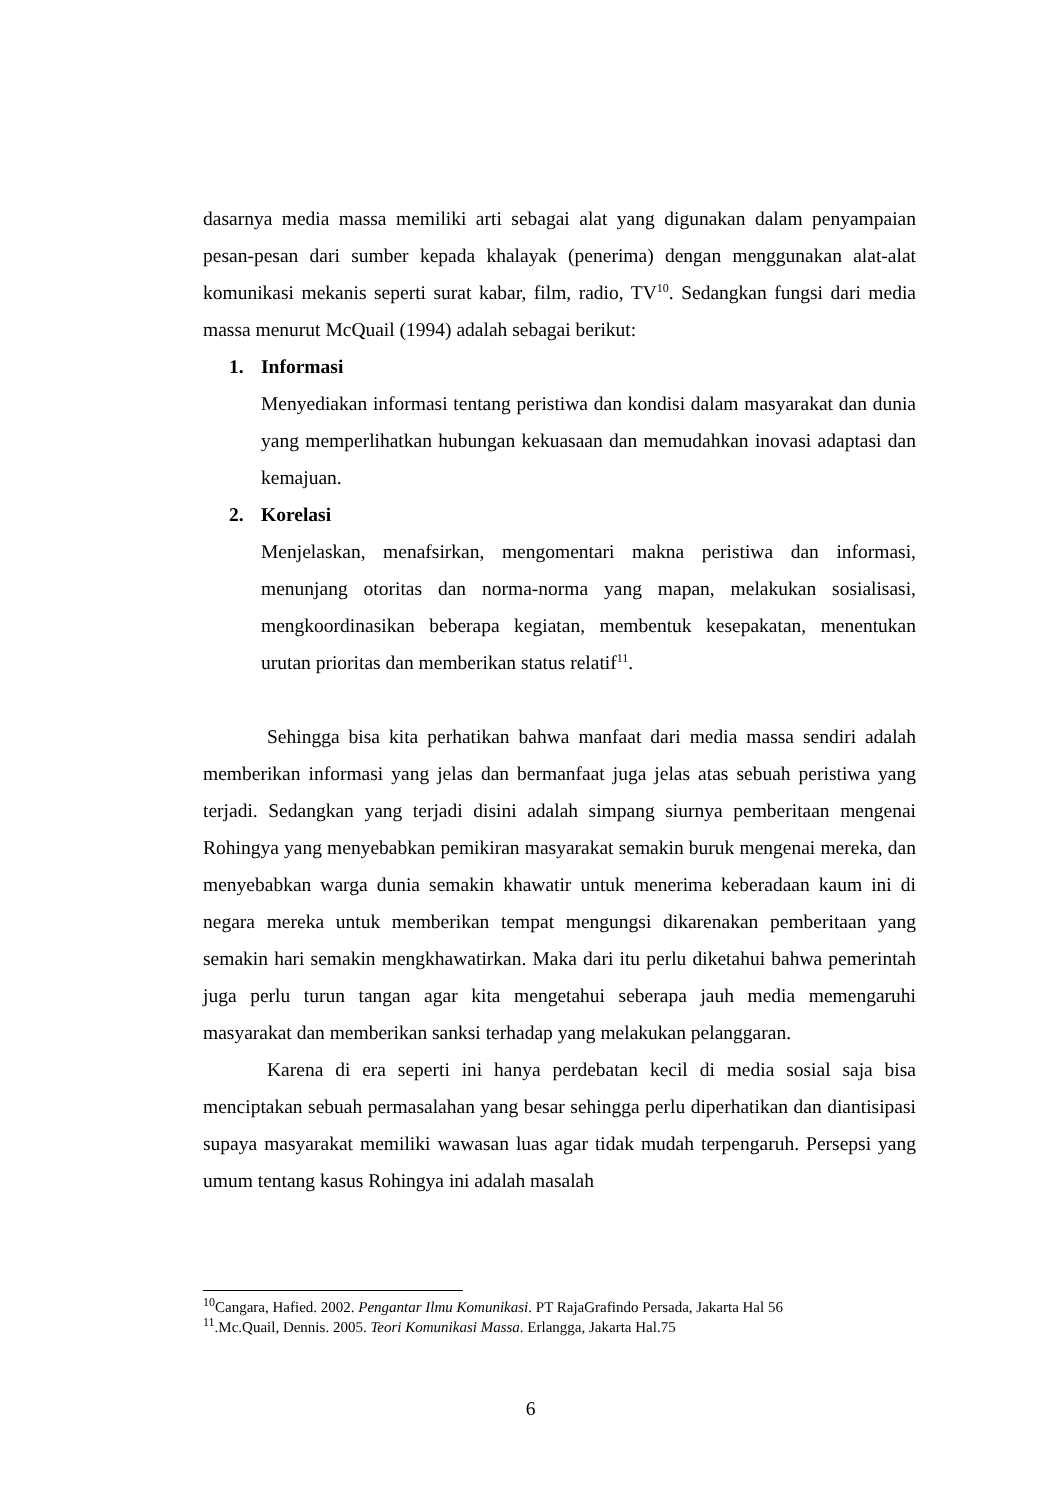dasarnya media massa memiliki arti sebagai alat yang digunakan dalam penyampaian pesan-pesan dari sumber kepada khalayak (penerima) dengan menggunakan alat-alat komunikasi mekanis seperti surat kabar, film, radio, TV<sup>10</sup>. Sedangkan fungsi dari media massa menurut McQuail (1994) adalah sebagai berikut:
1. Informasi
Menyediakan informasi tentang peristiwa dan kondisi dalam masyarakat dan dunia yang memperlihatkan hubungan kekuasaan dan memudahkan inovasi adaptasi dan kemajuan.
2. Korelasi
Menjelaskan, menafsirkan, mengomentari makna peristiwa dan informasi, menunjang otoritas dan norma-norma yang mapan, melakukan sosialisasi, mengkoordinasikan beberapa kegiatan, membentuk kesepakatan, menentukan urutan prioritas dan memberikan status relatif<sup>11</sup>.
Sehingga bisa kita perhatikan bahwa manfaat dari media massa sendiri adalah memberikan informasi yang jelas dan bermanfaat juga jelas atas sebuah peristiwa yang terjadi. Sedangkan yang terjadi disini adalah simpang siurnya pemberitaan mengenai Rohingya yang menyebabkan pemikiran masyarakat semakin buruk mengenai mereka, dan menyebabkan warga dunia semakin khawatir untuk menerima keberadaan kaum ini di negara mereka untuk memberikan tempat mengungsi dikarenakan pemberitaan yang semakin hari semakin mengkhawatirkan. Maka dari itu perlu diketahui bahwa pemerintah juga perlu turun tangan agar kita mengetahui seberapa jauh media memengaruhi masyarakat dan memberikan sanksi terhadap yang melakukan pelanggaran.
Karena di era seperti ini hanya perdebatan kecil di media sosial saja bisa menciptakan sebuah permasalahan yang besar sehingga perlu diperhatikan dan diantisipasi supaya masyarakat memiliki wawasan luas agar tidak mudah terpengaruh. Persepsi yang umum tentang kasus Rohingya ini adalah masalah
<sup>10</sup> Cangara, Hafied. 2002. Pengantar Ilmu Komunikasi. PT RajaGrafindo Persada, Jakarta Hal 56
<sup>11</sup>.Mc.Quail, Dennis. 2005. Teori Komunikasi Massa. Erlangga, Jakarta Hal.75
6